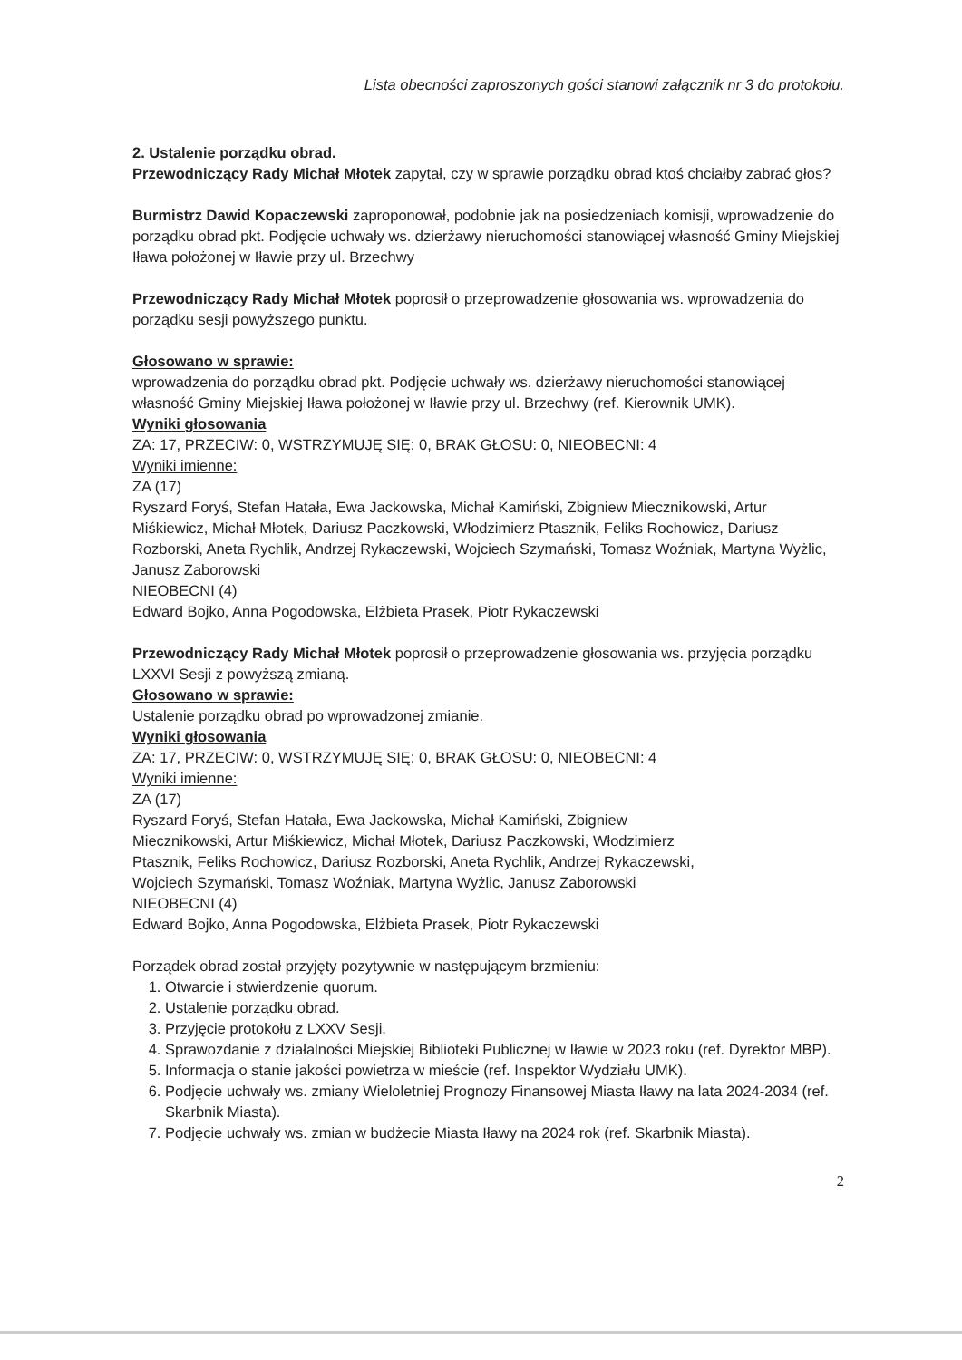Lista obecności zaproszonych gości stanowi załącznik nr 3 do protokołu.
2. Ustalenie porządku obrad.
Przewodniczący Rady Michał Młotek zapytał, czy w sprawie porządku obrad ktoś chciałby zabrać głos?
Burmistrz Dawid Kopaczewski zaproponował, podobnie jak na posiedzeniach komisji, wprowadzenie do porządku obrad pkt. Podjęcie uchwały ws. dzierżawy nieruchomości stanowiącej własność Gminy Miejskiej Iława położonej w Iławie przy ul. Brzechwy
Przewodniczący Rady Michał Młotek poprosił o przeprowadzenie głosowania ws. wprowadzenia do porządku sesji powyższego punktu.
Głosowano w sprawie:
wprowadzenia do porządku obrad pkt. Podjęcie uchwały ws. dzierżawy nieruchomości stanowiącej własność Gminy Miejskiej Iława położonej w Iławie przy ul. Brzechwy (ref. Kierownik UMK).
Wyniki głosowania
ZA: 17, PRZECIW: 0, WSTRZYMUJĘ SIĘ: 0, BRAK GŁOSU: 0, NIEOBECNI: 4
Wyniki imienne:
ZA (17)
Ryszard Foryś, Stefan Hatała, Ewa Jackowska, Michał Kamiński, Zbigniew Miecznikowski, Artur Miśkiewicz, Michał Młotek, Dariusz Paczkowski, Włodzimierz Ptasznik, Feliks Rochowicz, Dariusz Rozborski, Aneta Rychlik, Andrzej Rykaczewski, Wojciech Szymański, Tomasz Woźniak, Martyna Wyżlic, Janusz Zaborowski
NIEOBECNI (4)
Edward Bojko, Anna Pogodowska, Elżbieta Prasek, Piotr Rykaczewski
Przewodniczący Rady Michał Młotek poprosił o przeprowadzenie głosowania ws. przyjęcia porządku LXXVI Sesji z powyższą zmianą.
Głosowano w sprawie:
Ustalenie porządku obrad po wprowadzonej zmianie.
Wyniki głosowania
ZA: 17, PRZECIW: 0, WSTRZYMUJĘ SIĘ: 0, BRAK GŁOSU: 0, NIEOBECNI: 4
Wyniki imienne:
ZA (17)
Ryszard Foryś, Stefan Hatała, Ewa Jackowska, Michał Kamiński, Zbigniew
Miecznikowski, Artur Miśkiewicz, Michał Młotek, Dariusz Paczkowski, Włodzimierz
Ptasznik, Feliks Rochowicz, Dariusz Rozborski, Aneta Rychlik, Andrzej Rykaczewski,
Wojciech Szymański, Tomasz Woźniak, Martyna Wyżlic, Janusz Zaborowski
NIEOBECNI (4)
Edward Bojko, Anna Pogodowska, Elżbieta Prasek, Piotr Rykaczewski
Porządek obrad został przyjęty pozytywnie w następującym brzmieniu:
1. Otwarcie i stwierdzenie quorum.
2. Ustalenie porządku obrad.
3. Przyjęcie protokołu z LXXV Sesji.
4. Sprawozdanie z działalności Miejskiej Biblioteki Publicznej w Iławie w 2023 roku (ref. Dyrektor MBP).
5. Informacja o stanie jakości powietrza w mieście (ref. Inspektor Wydziału UMK).
6. Podjęcie uchwały ws. zmiany Wieloletniej Prognozy Finansowej Miasta Iławy na lata 2024-2034 (ref. Skarbnik Miasta).
7. Podjęcie uchwały ws. zmian w budżecie Miasta Iławy na 2024 rok (ref. Skarbnik Miasta).
2